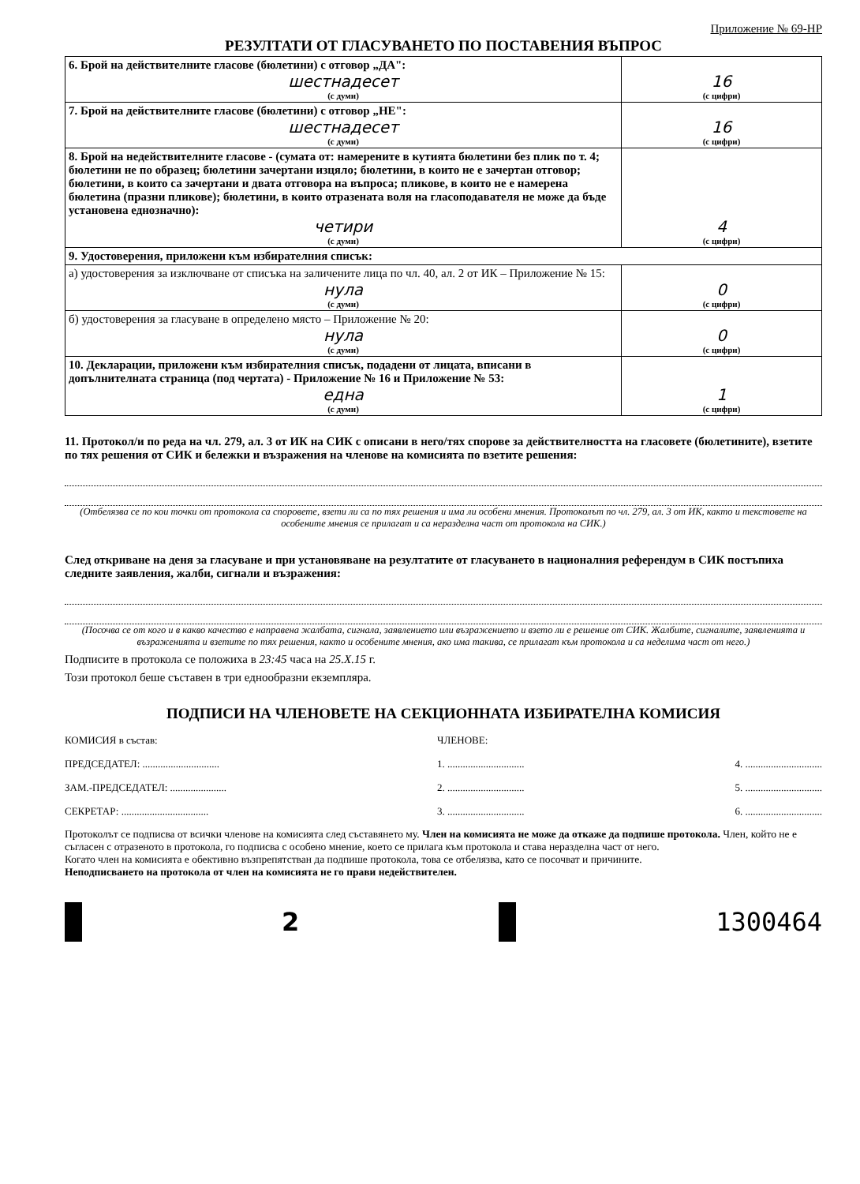Приложение № 69-НР
РЕЗУЛТАТИ ОТ ГЛАСУВАНЕТО ПО ПОСТАВЕНИЯ ВЪПРОС
| 6. Брой на действителните гласове (бюлетини) с отговор „ДА": шестнадесет (с думи) | 16 (с цифри) |
| 7. Брой на действителните гласове (бюлетини) с отговор „НЕ": шестнадесет (с думи) | 16 (с цифри) |
| 8. Брой на недействителните гласове - (сумата от: намерените в кутията бюлетини без плик по т. 4; бюлетини не по образец; бюлетини зачертани изцяло; бюлетини, в които не е зачертан отговор; бюлетини, в които са зачертани и двата отговора на въпроса; пликове, в които не е намерена бюлетина (празни пликове); бюлетини, в които отразената воля на гласоподавателя не може да бъде установена еднозначно): четири (с думи) | 4 (с цифри) |
| 9. Удостоверения, приложени към избирателния списък: | |
| а) удостоверения за изключване от списъка на заличените лица по чл. 40, ал. 2 от ИК – Приложение № 15: нула (с думи) | 0 (с цифри) |
| б) удостоверения за гласуване в определено място – Приложение № 20: нула (с думи) | 0 (с цифри) |
| 10. Декларации, приложени към избирателния списък, подадени от лицата, вписани в допълнителната страница (под чертата) - Приложение № 16 и Приложение № 53: една (с думи) | 1 (с цифри) |
11. Протокол/и по реда на чл. 279, ал. 3 от ИК на СИК с описани в него/тях спорове за действителността на гласовете (бюлетините), взетите по тях решения от СИК и бележки и възражения на членове на комисията по взетите решения:
(Отбелязва се по кои точки от протокола са споровете, взети ли са по тях решения и има ли особени мнения. Протоколът по чл. 279, ал. 3 от ИК, както и текстовете на особените мнения се прилагат и са неразделна част от протокола на СИК.)
След откриване на деня за гласуване и при установяване на резултатите от гласуването в националния референдум в СИК постъпиха следните заявления, жалби, сигнали и възражения:
(Посочва се от кого и в какво качество е направена жалбата, сигнала, заявлението или възражението и взето ли е решение от СИК. Жалбите, сигналите, заявленията и възраженията и взетите по тях решения, както и особените мнения, ако има такива, се прилагат към протокола и са неделима част от него.)
Подписите в протокола се положиха в 23:45 часа на 25.X.15 г.
Този протокол беше съставен в три еднообразни екземпляра.
ПОДПИСИ НА ЧЛЕНОВЕТЕ НА СЕКЦИОННАТА ИЗБИРАТЕЛНА КОМИСИЯ
КОМИСИЯ в състав:
ПРЕДСЕДАТЕЛ: ..............................
ЗАМ.-ПРЕДСЕДАТЕЛ: ......................
СЕКРЕТАР: ..................................
ЧЛЕНОВЕ:
1. ..............................
2. ..............................
3. ..............................
4. ..............................
5. ..............................
6. ..............................
Протоколът се подписва от всички членове на комисията след съставянето му. Член на комисията не може да откаже да подпише протокола. Член, който не е съгласен с отразеното в протокола, го подписва с особено мнение, което се прилага към протокола и става неразделна част от него.
Когато член на комисията е обективно възпрепятстван да подпише протокола, това се отбелязва, като се посочват и причините.
Неподписването на протокола от член на комисията не го прави недействителен.
2 1300464